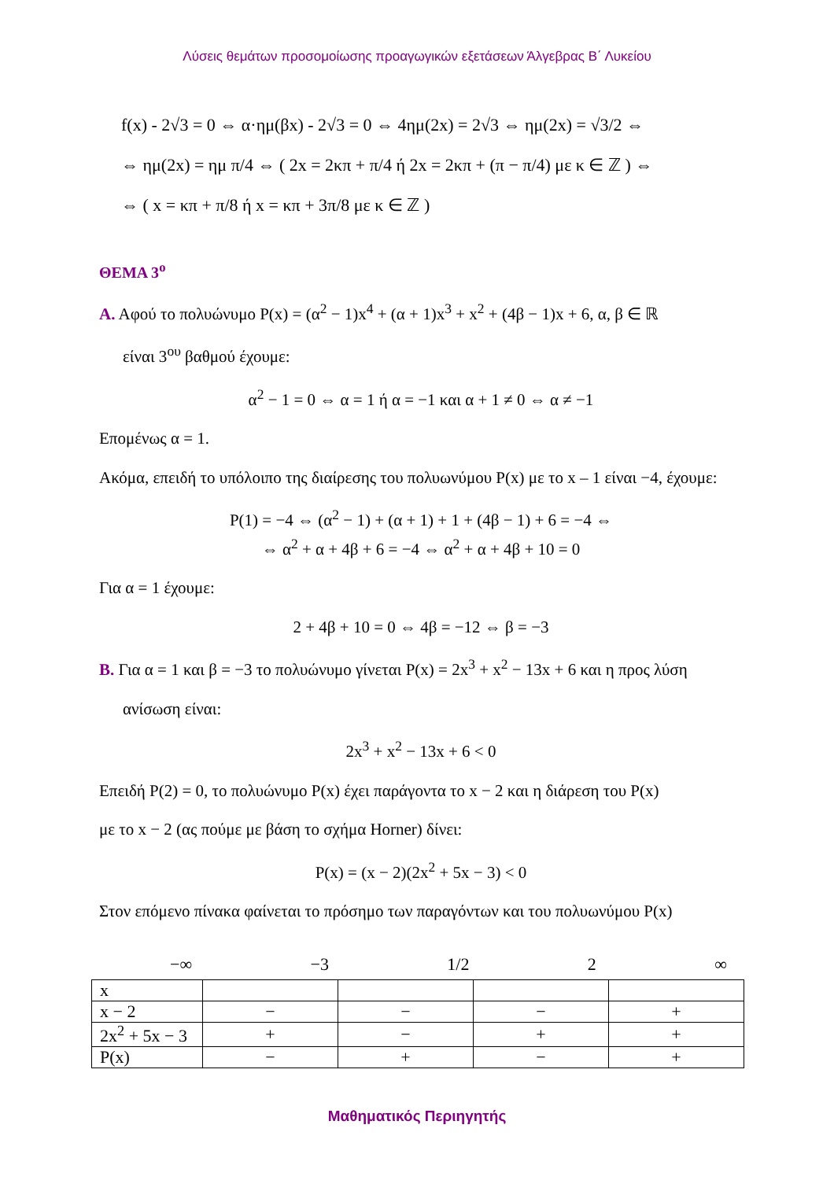Λύσεις θεμάτων προσομοίωσης προαγωγικών εξετάσεων Άλγεβρας Β΄ Λυκείου
f(x) - 2√3 = 0 ⇔ α·ημ(βx) - 2√3 = 0 ⇔ 4ημ(2x) = 2√3 ⇔ ημ(2x) = √3/2 ⇔
⇔ ημ(2x) = ημ π/4 ⇔ ( 2x = 2κπ + π/4 ή 2x = 2κπ + (π − π/4) με κ ∈ ℤ ) ⇔
⇔ ( x = κπ + π/8 ή x = κπ + 3π/8 με κ ∈ ℤ )
ΘΕΜΑ 3<sup>ο</sup>
Α. Αφού το πολυώνυμο P(x) = (α<sup>2</sup> − 1)x<sup>4</sup> + (α + 1)x<sup>3</sup> + x<sup>2</sup> + (4β − 1)x + 6, α, β ∈ ℝ
είναι 3<sup>ου</sup> βαθμού έχουμε:
α<sup>2</sup> − 1 = 0 ⇔ α = 1 ή α = −1 και α + 1 ≠ 0 ⇔ α ≠ −1
Επομένως α = 1.
Ακόμα, επειδή το υπόλοιπο της διαίρεσης του πολυωνύμου P(x) με το x – 1 είναι −4, έχουμε:
P(1) = −4 ⇔ (α<sup>2</sup> − 1) + (α + 1) + 1 + (4β − 1) + 6 = −4 ⇔
⇔ α<sup>2</sup> + α + 4β + 6 = −4 ⇔ α<sup>2</sup> + α + 4β + 10 = 0
Για α = 1 έχουμε:
2 + 4β + 10 = 0 ⇔ 4β = −12 ⇔ β = −3
Β. Για α = 1 και β = −3 το πολυώνυμο γίνεται P(x) = 2x<sup>3</sup> + x<sup>2</sup> − 13x + 6 και η προς λύση
ανίσωση είναι:
2x<sup>3</sup> + x<sup>2</sup> − 13x + 6 < 0
Επειδή P(2) = 0, το πολυώνυμο P(x) έχει παράγοντα το x − 2 και η διάρεση του P(x)
με το x − 2 (ας πούμε με βάση το σχήμα Horner) δίνει:
P(x) = (x − 2)(2x<sup>2</sup> + 5x − 3) < 0
Στον επόμενο πίνακα φαίνεται το πρόσημο των παραγόντων και του πολυωνύμου P(x)
−∞ −3 1/2 2 ∞
| x | | | | |
| x − 2 | − | − | − | + |
| 2x<sup>2</sup> + 5x − 3 | + | − | + | + |
| P(x) | − | + | − | + |
Μαθηματικός Περιηγητής